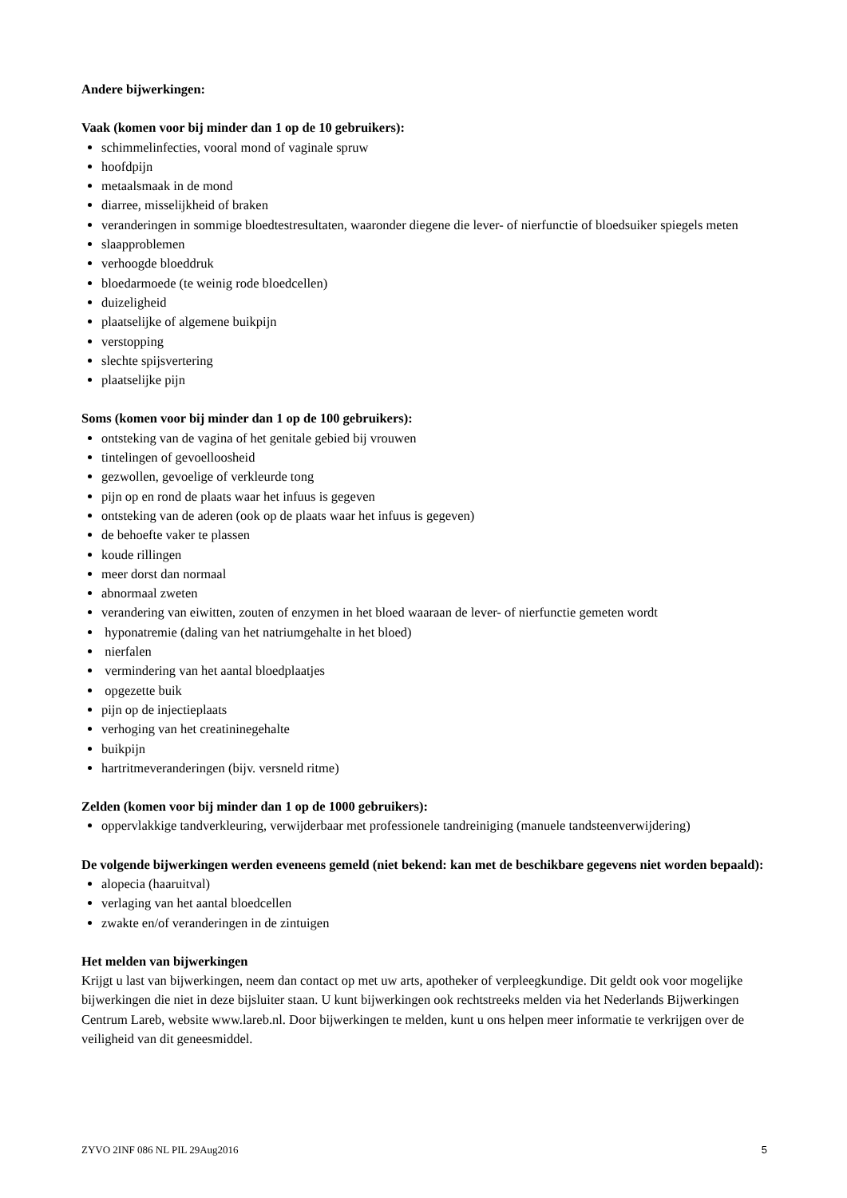Andere bijwerkingen:
Vaak (komen voor bij minder dan 1 op de 10 gebruikers):
schimmelinfecties, vooral mond of vaginale spruw
hoofdpijn
metaalsmaak in de mond
diarree, misselijkheid of braken
veranderingen in sommige bloedtestresultaten, waaronder diegene die lever- of nierfunctie of bloedsuiker spiegels meten
slaapproblemen
verhoogde bloeddruk
bloedarmoede (te weinig rode bloedcellen)
duizeligheid
plaatselijke of algemene buikpijn
verstopping
slechte spijsvertering
plaatselijke pijn
Soms (komen voor bij minder dan 1 op de 100 gebruikers):
ontsteking van de vagina of het genitale gebied bij vrouwen
tintelingen of gevoelloosheid
gezwollen, gevoelige of verkleurde tong
pijn op en rond de plaats waar het infuus is gegeven
ontsteking van de aderen (ook op de plaats waar het infuus is gegeven)
de behoefte vaker te plassen
koude rillingen
meer dorst dan normaal
abnormaal zweten
verandering van eiwitten, zouten of enzymen in het bloed waaraan de lever- of nierfunctie gemeten wordt
hyponatremie (daling van het natriumgehalte in het bloed)
nierfalen
vermindering van het aantal bloedplaatjes
opgezette buik
pijn op de injectieplaats
verhoging van het creatininegehalte
buikpijn
hartritmeveranderingen (bijv. versneld ritme)
Zelden (komen voor bij minder dan 1 op de 1000 gebruikers):
oppervlakkige tandverkleuring, verwijderbaar met professionele tandreiniging (manuele tandsteenverwijdering)
De volgende bijwerkingen werden eveneens gemeld (niet bekend: kan met de beschikbare gegevens niet worden bepaald):
alopecia (haaruitval)
verlaging van het aantal bloedcellen
zwakte en/of veranderingen in de zintuigen
Het melden van bijwerkingen
Krijgt u last van bijwerkingen, neem dan contact op met uw arts, apotheker of verpleegkundige. Dit geldt ook voor mogelijke bijwerkingen die niet in deze bijsluiter staan. U kunt bijwerkingen ook rechtstreeks melden via het Nederlands Bijwerkingen Centrum Lareb, website www.lareb.nl. Door bijwerkingen te melden, kunt u ons helpen meer informatie te verkrijgen over de veiligheid van dit geneesmiddel.
ZYVO 2INF 086 NL PIL 29Aug2016 5